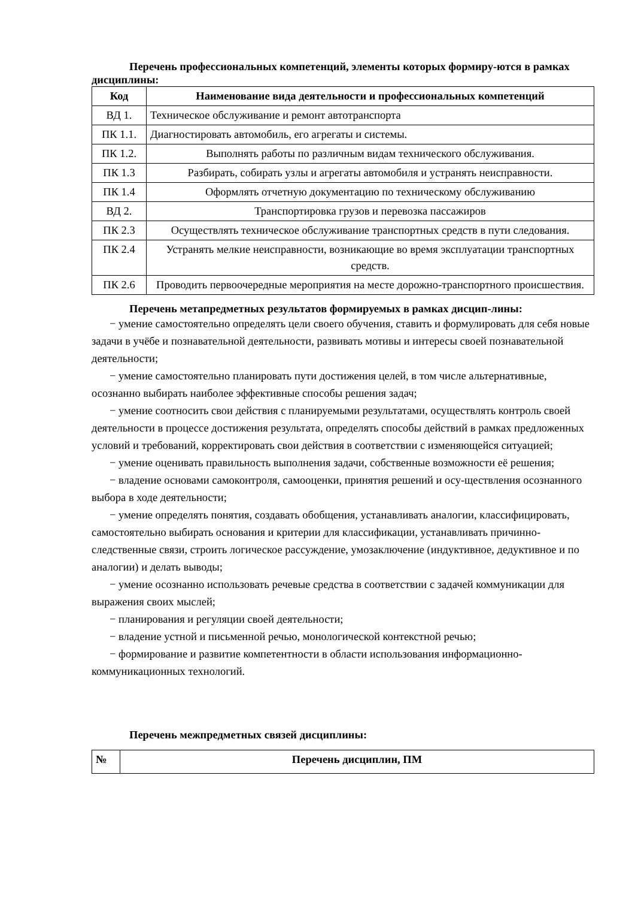Перечень профессиональных компетенций, элементы которых формиру-ются в рамках дисциплины:
| Код | Наименование вида деятельности и профессиональных компетенций |
| --- | --- |
| ВД 1. | Техническое обслуживание и ремонт автотранспорта |
| ПК 1.1. | Диагностировать автомобиль, его агрегаты и системы. |
| ПК 1.2. | Выполнять работы по различным видам технического обслуживания. |
| ПК 1.3 | Разбирать, собирать узлы и агрегаты автомобиля и устранять неисправности. |
| ПК 1.4 | Оформлять отчетную документацию по техническому обслуживанию |
| ВД 2. | Транспортировка грузов и перевозка пассажиров |
| ПК 2.3 | Осуществлять техническое обслуживание транспортных средств в пути следования. |
| ПК 2.4 | Устранять мелкие неисправности, возникающие во время эксплуатации транспортных средств. |
| ПК 2.6 | Проводить первоочередные мероприятия на месте дорожно-транспортного происшествия. |
Перечень метапредметных результатов формируемых в рамках дисцип-лины:
− умение самостоятельно определять цели своего обучения, ставить и формулировать для себя новые задачи в учёбе и познавательной деятельности, развивать мотивы и интересы своей познавательной деятельности;
− умение самостоятельно планировать пути достижения целей, в том числе альтернативные, осознанно выбирать наиболее эффективные способы решения задач;
− умение соотносить свои действия с планируемыми результатами, осуществлять контроль своей деятельности в процессе достижения результата, определять способы действий в рамках предложенных условий и требований, корректировать свои действия в соответствии с изменяющейся ситуацией;
− умение оценивать правильность выполнения задачи, собственные возможности её решения;
− владение основами самоконтроля, самооценки, принятия решений и осу-ществления осознанного выбора в ходе деятельности;
− умение определять понятия, создавать обобщения, устанавливать аналогии, классифицировать, самостоятельно выбирать основания и критерии для классификации, устанавливать причинно-следственные связи, строить логическое рассуждение, умозаключение (индуктивное, дедуктивное и по аналогии) и делать выводы;
− умение осознанно использовать речевые средства в соответствии с задачей коммуникации для выражения своих мыслей;
− планирования и регуляции своей деятельности;
− владение устной и письменной речью, монологической контекстной речью;
− формирование и развитие компетентности в области использования информационно-коммуникационных технологий.
Перечень межпредметных связей дисциплины:
| № | Перечень дисциплин, ПМ |
| --- | --- |